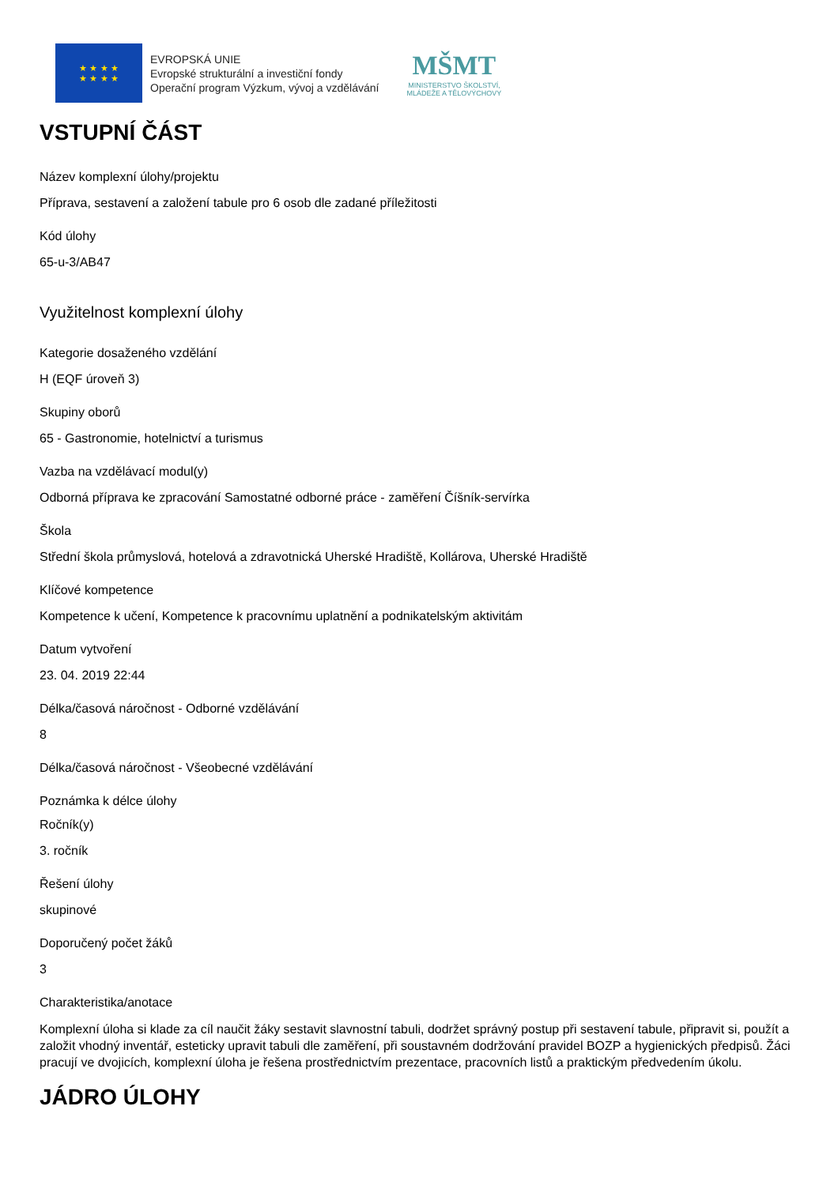★ ★ ★ ★
★ ★ ★ ★
EVROPSKÁ UNIE
Evropské strukturální a investiční fondy
Operační program Výzkum, vývoj a vzdělávání
MŠMT
MINISTERSTVO ŠKOLSTVÍ,
MLÁDEŽE A TĚLOVÝCHOVY
VSTUPNÍ ČÁST
Název komplexní úlohy/projektu
Příprava, sestavení a založení tabule pro 6 osob dle zadané příležitosti
Kód úlohy
65-u-3/AB47
Využitelnost komplexní úlohy
Kategorie dosaženého vzdělání
H (EQF úroveň 3)
Skupiny oborů
65 - Gastronomie, hotelnictví a turismus
Vazba na vzdělávací modul(y)
Odborná příprava ke zpracování Samostatné odborné práce - zaměření Číšník-servírka
Škola
Střední škola průmyslová, hotelová a zdravotnická Uherské Hradiště, Kollárova, Uherské Hradiště
Klíčové kompetence
Kompetence k učení, Kompetence k pracovnímu uplatnění a podnikatelským aktivitám
Datum vytvoření
23. 04. 2019 22:44
Délka/časová náročnost - Odborné vzdělávání
8
Délka/časová náročnost - Všeobecné vzdělávání
Poznámka k délce úlohy
Ročník(y)
3. ročník
Řešení úlohy
skupinové
Doporučený počet žáků
3
Charakteristika/anotace
Komplexní úloha si klade za cíl naučit žáky sestavit slavnostní tabuli, dodržet správný postup při sestavení tabule, připravit si, použít a založit vhodný inventář, esteticky upravit tabuli dle zaměření, při soustavném dodržování pravidel BOZP a hygienických předpisů. Žáci pracují ve dvojicích, komplexní úloha je řešena prostřednictvím prezentace, pracovních listů a praktickým předvedením úkolu.
JÁDRO ÚLOHY